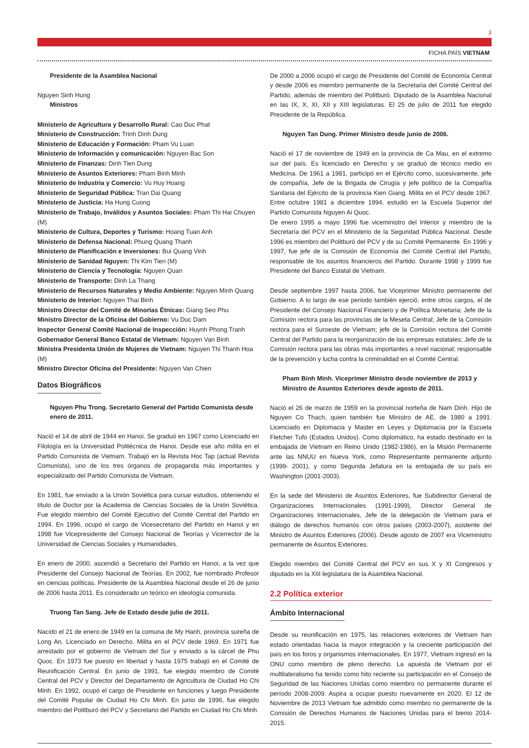3
FICHA PAÍS VIETNAM
Presidente de la Asamblea Nacional
Nguyen Sinh Hung
Ministros
Ministerio de Agricultura y Desarrollo Rural: Cao Duc Phat
Ministerio de Construcción: Trinh Dinh Dung
Ministerio de Educación y Formación: Pham Vu Luan
Ministerio de Información y comunicación: Nguyen Bac Son
Ministerio de Finanzas: Dinh Tien Dung
Ministerio de Asuntos Exteriores: Pham Binh Minh
Ministerio de Industria y Comercio: Vu Huy Hoang
Ministerio de Seguridad Pública: Tran Dai Quang
Ministerio de Justicia: Ha Hung Cuong
Ministerio de Trabajo, Inválidos y Asuntos Sociales: Pham Thi Hai Chuyen (M)
Ministerio de Cultura, Deportes y Turismo: Hoang Tuan Anh
Ministerio de Defensa Nacional: Phung Quang Thanh
Ministerio de Planificación e Inversiones: Bui Quang Vinh
Ministerio de Sanidad Nguyen: Thi Kim Tien (M)
Ministerio de Ciencia y Tecnología: Nguyen Quan
Ministerio de Transporte: Dinh La Thang
Ministerio de Recursos Naturales y Medio Ambiente: Nguyen Minh Quang
Ministerio de Interior: Nguyen Thai Binh
Ministro Director del Comité de Minorías Étnicas: Giang Seo Phu
Ministro Director de la Oficina del Gobierno: Vu Duc Dam
Inspector General Comité Nacional de Inspección: Huynh Phong Tranh
Gobernador General Banco Estatal de Vietnam: Nguyen Van Binh
Ministra Presidenta Unión de Mujeres de Vietnam: Nguyen Thi Thanh Hoa (M)
Ministro Director Oficina del Presidente: Nguyen Van Chien
Datos Biográficos
Nguyen Phu Trong. Secretario General del Partido Comunista desde enero de 2011.
Nació el 14 de abril de 1944 en Hanoi. Se graduó en 1967 como Licenciado en Filología en la Universidad Politécnica de Hanoi. Desde ese año milita en el Partido Comunista de Vietnam. Trabajó en la Revista Hoc Tap (actual Revista Comunista), uno de los tres órganos de propaganda más importantes y especializado del Partido Comunista de Vietnam.
En 1981, fue enviado a la Unión Soviética para cursar estudios, obteniendo el título de Doctor por la Academia de Ciencias Sociales de la Unión Soviética. Fue elegido miembro del Comité Ejecutivo del Comité Central del Partido en 1994. En 1996, ocupó el cargo de Vicesecretario del Partido en Hanoi y en 1998 fue Vicepresidente del Consejo Nacional de Teorías y Vicerrector de la Universidad de Ciencias Sociales y Humanidades.
En enero de 2000, ascendió a Secretario del Partido en Hanoi, a la vez que Presidente del Consejo Nacional de Teorías. En 2002, fue nombrado Profesor en ciencias políticas. Presidente de la Asamblea Nacional desde el 26 de junio de 2006 hasta 2011. Es considerado un teórico en ideología comunista.
Truong Tan Sang. Jefe de Estado desde julio de 2011.
Nacido el 21 de enero de 1949 en la comuna de My Hanh, provincia sureña de Long An. Licenciado en Derecho. Milita en el PCV dede 1969. En 1971 fue arrestado por el gobierno de Vietnam del Sur y enviado a la cárcel de Phu Quoc. En 1973 fue puesto en libertad y hasta 1975 trabajó en el Comité de Reunificación Central. En junio de 1991, fue elegido miembro de Comité Central del PCV y Director del Departamento de Agricultura de Ciudad Ho Chi Minh. En 1992, ocupó el cargo de Presidente en funciones y luego Presidente del Comité Popular de Ciudad Ho Chi Minh. En junio de 1996, fue elegido miembro del Politburó del PCV y Secretario del Partido en Ciudad Ho Chi Minh.
De 2000 a 2006 ocupó el cargo de Presidente del Comité de Economía Central y desde 2006 es miembro permanente de la Secretaría del Comité Central del Partido, además de miembro del Politburó. Diputado de la Asamblea Nacional en las IX, X, XI, XII y XIII legislaturas. El 25 de julio de 2011 fue elegido Presidente de la República.
Nguyen Tan Dung. Primer Ministro desde junio de 2006.
Nació el 17 de noviembre de 1949 en la provincia de Ca Mau, en el extremo sur del país. Es licenciado en Derecho y se graduó de técnico medio en Medicina. De 1961 a 1981, participó en el Ejército como, sucesivamente, jefe de compañía, Jefe de la Brigada de Cirugía y jefe político de la Compañía Sanitaria del Ejército de la provincia Kien Giang. Milita en el PCV desde 1967. Entre octubre 1981 a diciembre 1994, estudió en la Escuela Superior del Partido Comunista Nguyen Ai Quoc.
De enero 1995 a mayo 1996 fue viceministro del Interior y miembro de la Secretaría del PCV en el Ministerio de la Seguridad Pública Nacional. Desde 1996 es miembro del Politburó del PCV y de su Comité Permanente. En 1996 y 1997, fue jefe de la Comisión de Economía del Comité Central del Partido, responsable de los asuntos financieros del Partido. Durante 1998 y 1999 fue Presidente del Banco Estatal de Vietnam.
Desde septiembre 1997 hasta 2006, fue Viceprimer Ministro permanente del Gobierno. A lo largo de ese periodo también ejerció, entre otros cargos, el de Presidente del Consejo Nacional Financiero y de Política Monetaria; Jefe de la Comisión rectora para las provincias de la Meseta Central; Jefe de la Comisión rectora para el Suroeste de Vietnam; jefe de la Comisión rectora del Comité Central del Partido para la reorganización de las empresas estatales; Jefe de la Comisión rectora para las obras más importantes a nivel nacional; responsable de la prevención y lucha contra la criminalidad en el Comité Central.
Pham Binh Minh. Viceprimer Ministro desde noviembre de 2013 y Ministro de Asuntos Exteriores desde agosto de 2011.
Nació el 26 de marzo de 1959 en la provincial norteña de Nam Dinh. Hijo de Nguyen Co Thach, quien también fue Ministro de AE, de 1980 a 1991. Licenciado en Diplomacia y Master en Leyes y Diplomacia por la Escuela Fletcher Tufo (Estados Unidos). Como diplomático, ha estado destinado en la embajada de Vietnam en Reino Unido (1982-1986), en la Misión Permanente ante las NNUU en Nueva York, como Representante permanente adjunto (1999- 2001), y como Segunda Jefatura en la embajada de su país en Washington (2001-2003).
En la sede del Ministerio de Asuntos Exteriores, fue Subdirector General de Organizaciones Internacionales (1991-1999), Director General de Organizaciones Internacionales, Jefe de la delegación de Vietnam para el diálogo de derechos humanos con otros países (2003-2007), asistente del Ministro de Asuntos Exteriores (2006). Desde agosto de 2007 era Viceministro permanente de Asuntos Exteriores.
Elegido miembro del Comité Central del PCV en sus X y XI Congresos y diputado en la XIII legislatura de la Asamblea Nacional.
2.2 Política exterior
Ámbito Internacional
Desde su reunificación en 1975, las relaciones exteriores de Vietnam han estado orientadas hacia la mayor integración y la creciente participación del país en los foros y organismos internacionales. En 1977, Vietnam ingresó en la ONU como miembro de pleno derecho. La apuesta de Vietnam por el multilateralismo ha tenido como hito reciente su participación en el Consejo de Seguridad de las Naciones Unidas como miembro no permanente durante el período 2008-2009. Aspira a ocupar puesto nuevamente en 2020. El 12 de Noviembre de 2013 Vietnam fue admitido como miembro no permanente de la Comisión de Derechos Humanos de Naciones Unidas para el bienio 2014-2015.